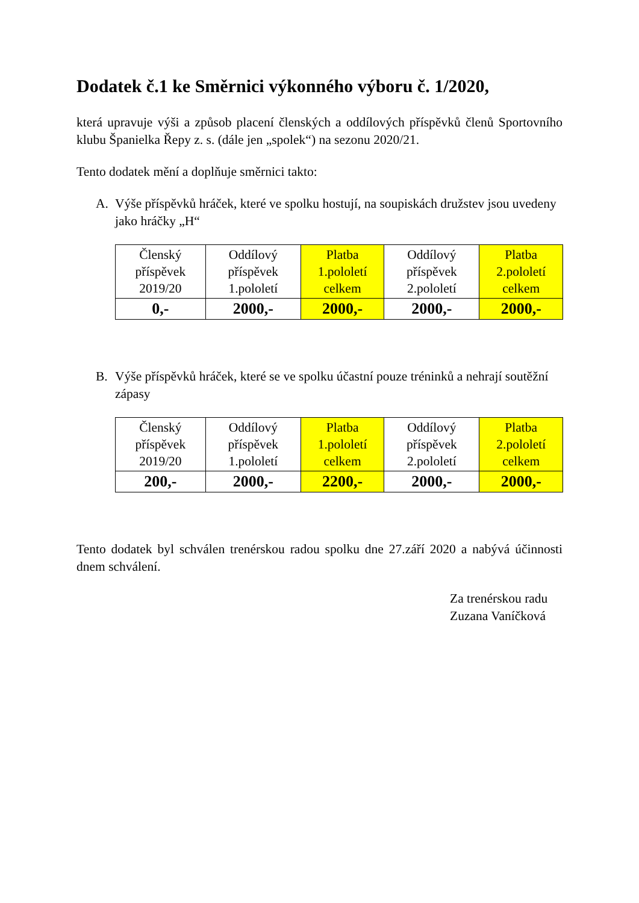Dodatek č.1 ke Směrnici výkonného výboru č. 1/2020,
která upravuje výši a způsob placení členských a oddílových příspěvků členů Sportovního klubu Španielka Řepy z. s. (dále jen „spolek“) na sezonu 2020/21.
Tento dodatek mění a doplňuje směrnici takto:
A. Výše příspěvků hráček, které ve spolku hostují, na soupiskách družstev jsou uvedeny jako hráčky „H“
| Členský příspěvek 2019/20 | Oddílový příspěvek 1.pololetí | Platba 1.pololetí celkem | Oddílový příspěvek 2.pololetí | Platba 2.pololetí celkem |
| 0,- | 2000,- | 2000,- | 2000,- | 2000,- |
B. Výše příspěvků hráček, které se ve spolku účastní pouze tréninků a nehrají soutěžní zápasy
| Členský příspěvek 2019/20 | Oddílový příspěvek 1.pololetí | Platba 1.pololetí celkem | Oddílový příspěvek 2.pololetí | Platba 2.pololetí celkem |
| 200,- | 2000,- | 2200,- | 2000,- | 2000,- |
Tento dodatek byl schválen trenérskou radou spolku dne 27.září 2020 a nabývá účinnosti dnem schválení.
Za trenérskou radu
Zuzana Vaníčková